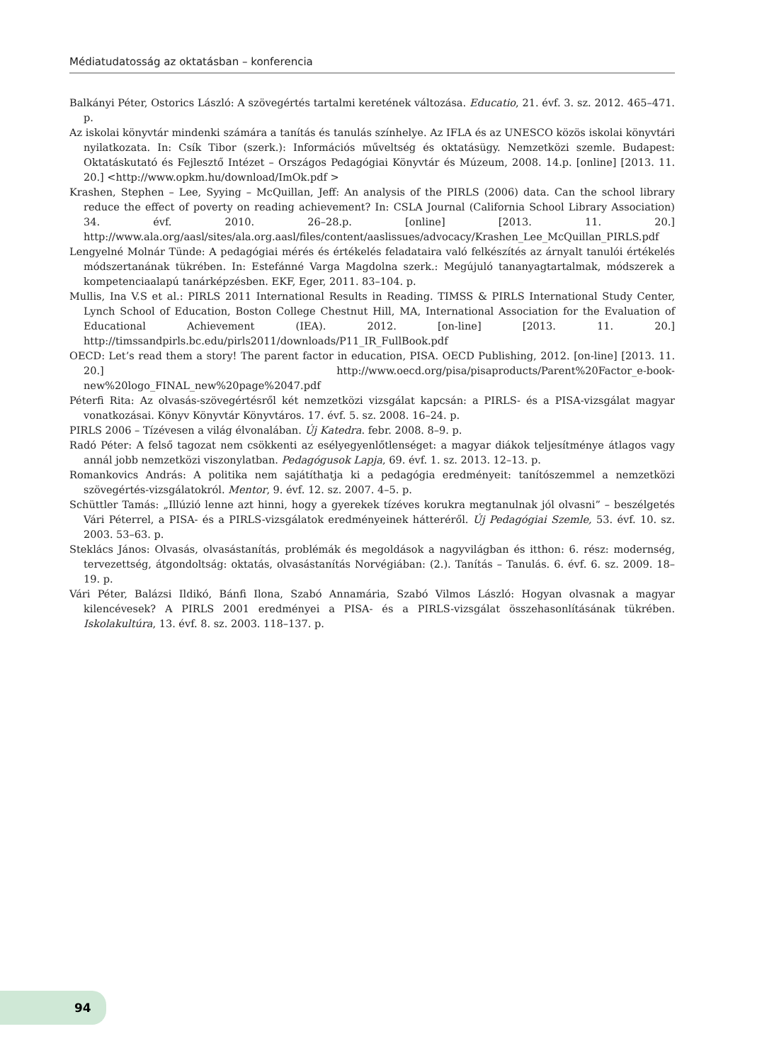Médiatudatosság az oktatásban – konferencia
Balkányi Péter, Ostorics László: A szövegértés tartalmi keretének változása. Educatio, 21. évf. 3. sz. 2012. 465–471. p.
Az iskolai könyvtár mindenki számára a tanítás és tanulás színhelye. Az IFLA és az UNESCO közös iskolai könyvtári nyilatkozata. In: Csík Tibor (szerk.): Információs műveltség és oktatásügy. Nemzetközi szemle. Budapest: Oktatáskutató és Fejlesztő Intézet – Országos Pedagógiai Könyvtár és Múzeum, 2008. 14.p. [online] [2013. 11. 20.] <http://www.opkm.hu/download/ImOk.pdf >
Krashen, Stephen – Lee, Syying – McQuillan, Jeff: An analysis of the PIRLS (2006) data. Can the school library reduce the effect of poverty on reading achievement? In: CSLA Journal (California School Library Association) 34. évf. 2010. 26–28.p. [online] [2013. 11. 20.] http://www.ala.org/aasl/sites/ala.org.aasl/files/content/aaslissues/advocacy/Krashen_Lee_McQuillan_PIRLS.pdf
Lengyelné Molnár Tünde: A pedagógiai mérés és értékelés feladataira való felkészítés az árnyalt tanulói értékelés módszertanának tükrében. In: Estefánné Varga Magdolna szerk.: Megújuló tananyagtartalmak, módszerek a kompetenciaalapú tanárképzésben. EKF, Eger, 2011. 83–104. p.
Mullis, Ina V.S et al.: PIRLS 2011 International Results in Reading. TIMSS & PIRLS International Study Center, Lynch School of Education, Boston College Chestnut Hill, MA, International Association for the Evaluation of Educational Achievement (IEA). 2012. [on-line] [2013. 11. 20.] http://timssandpirls.bc.edu/pirls2011/downloads/P11_IR_FullBook.pdf
OECD: Let’s read them a story! The parent factor in education, PISA. OECD Publishing, 2012. [on-line] [2013. 11. 20.] http://www.oecd.org/pisa/pisaproducts/Parent%20Factor_e-book-new%20logo_FINAL_new%20page%2047.pdf
Péterfi Rita: Az olvasás-szövegértésről két nemzetközi vizsgálat kapcsán: a PIRLS- és a PISA-vizsgálat magyar vonatkozásai. Könyv Könyvtár Könyvtáros. 17. évf. 5. sz. 2008. 16–24. p.
PIRLS 2006 – Tízévesen a világ élvonalában. Új Katedra. febr. 2008. 8–9. p.
Radó Péter: A felső tagozat nem csökkenti az esélyegyenlőtlenséget: a magyar diákok teljesítménye átlagos vagy annál jobb nemzetközi viszonylatban. Pedagógusok Lapja, 69. évf. 1. sz. 2013. 12–13. p.
Romankovics András: A politika nem sajátíthatja ki a pedagógia eredményeit: tanítószemmel a nemzetközi szövegértés-vizsgálatokról. Mentor, 9. évf. 12. sz. 2007. 4–5. p.
Schüttler Tamás: „Illúzió lenne azt hinni, hogy a gyerekek tízéves korukra megtanulnak jól olvasni” – beszélgetés Vári Péterrel, a PISA- és a PIRLS-vizsgálatok eredményeinek hátteréről. Új Pedagógiai Szemle, 53. évf. 10. sz. 2003. 53–63. p.
Steklács János: Olvasás, olvasástanítás, problémák és megoldások a nagyvilágban és itthon: 6. rész: modernség, tervezettség, átgondoltság: oktatás, olvasástanítás Norvégiában: (2.). Tanítás – Tanulás. 6. évf. 6. sz. 2009. 18–19. p.
Vári Péter, Balázsi Ildikó, Bánfi Ilona, Szabó Annamária, Szabó Vilmos László: Hogyan olvasnak a magyar kilencévesek? A PIRLS 2001 eredményei a PISA- és a PIRLS-vizsgálat összehasonlításának tükrében. Iskolakultúra, 13. évf. 8. sz. 2003. 118–137. p.
94